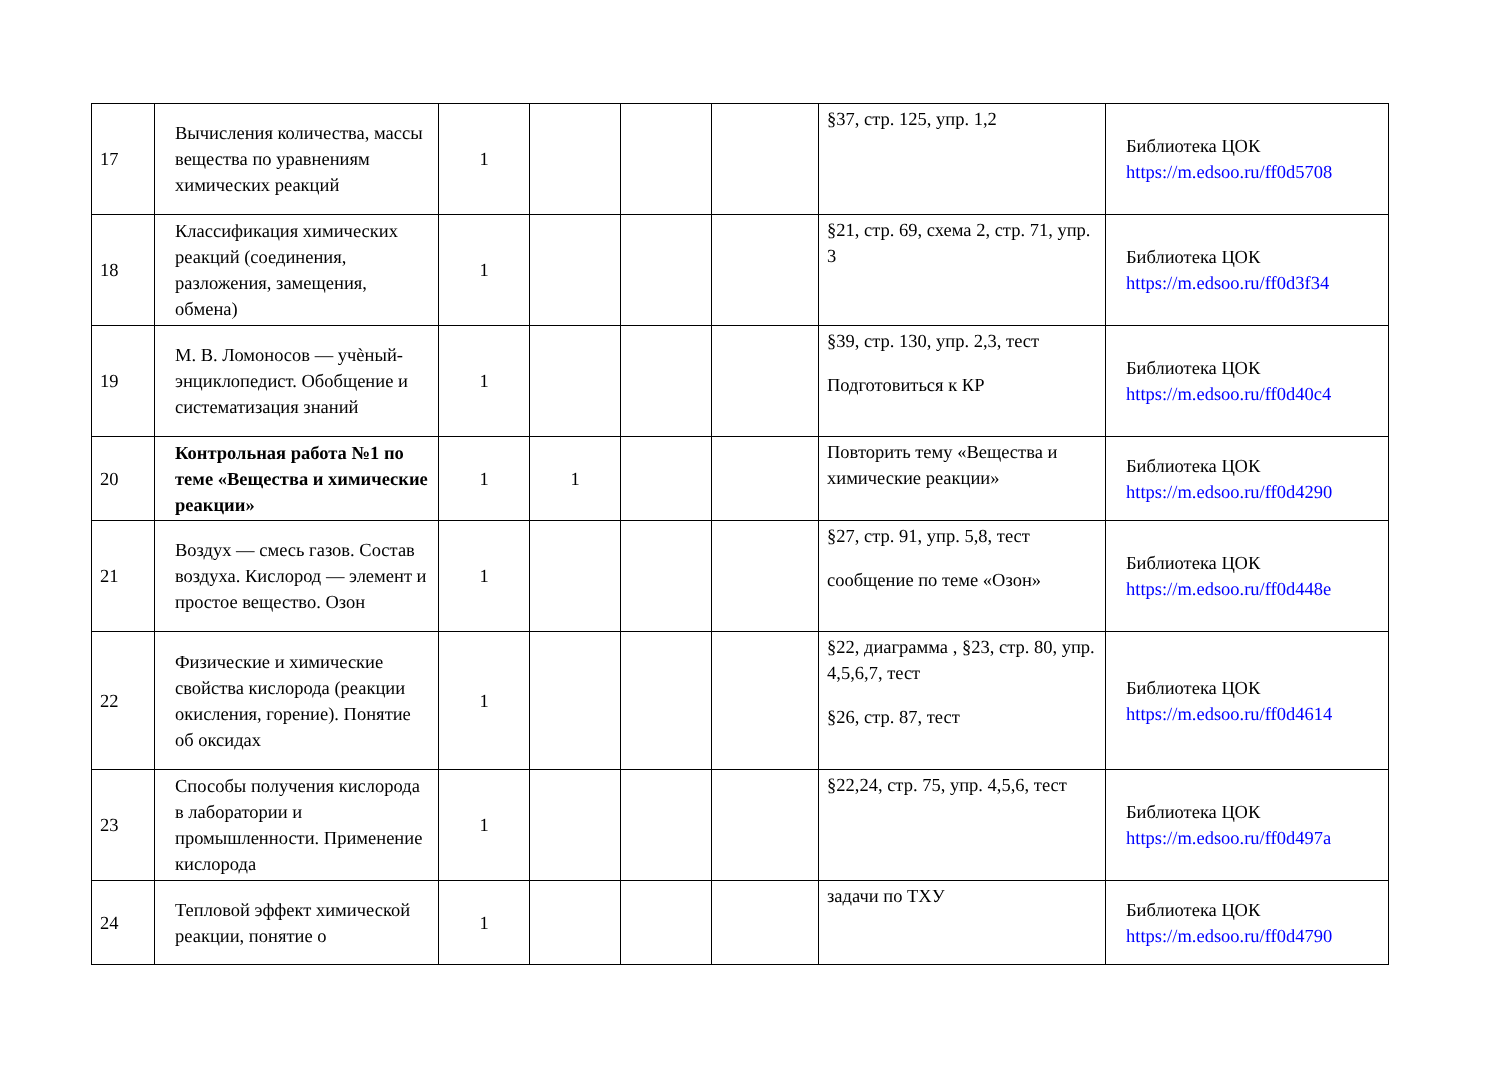| 17 | Вычисления количества, массы вещества по уравнениям химических реакций | 1 | | | | §37, стр. 125, упр. 1,2 | Библиотека ЦОК https://m.edsoo.ru/ff0d5708 |
| 18 | Классификация химических реакций (соединения, разложения, замещения, обмена) | 1 | | | | §21, стр. 69, схема 2, стр. 71, упр. 3 | Библиотека ЦОК https://m.edsoo.ru/ff0d3f34 |
| 19 | М. В. Ломоносов — учѐный-энциклопедист. Обобщение и систематизация знаний | 1 | | | | §39, стр. 130, упр. 2,3, тест Подготовиться к КР | Библиотека ЦОК https://m.edsoo.ru/ff0d40c4 |
| 20 | Контрольная работа №1 по теме «Вещества и химические реакции» | 1 | 1 | | | Повторить тему «Вещества и химические реакции» | Библиотека ЦОК https://m.edsoo.ru/ff0d4290 |
| 21 | Воздух — смесь газов. Состав воздуха. Кислород — элемент и простое вещество. Озон | 1 | | | | §27, стр. 91, упр. 5,8, тест сообщение по теме «Озон» | Библиотека ЦОК https://m.edsoo.ru/ff0d448e |
| 22 | Физические и химические свойства кислорода (реакции окисления, горение). Понятие об оксидах | 1 | | | | §22, диаграмма , §23, стр. 80, упр. 4,5,6,7, тест §26, стр. 87, тест | Библиотека ЦОК https://m.edsoo.ru/ff0d4614 |
| 23 | Способы получения кислорода в лаборатории и промышленности. Применение кислорода | 1 | | | | §22,24, стр. 75, упр. 4,5,6, тест | Библиотека ЦОК https://m.edsoo.ru/ff0d497a |
| 24 | Тепловой эффект химической реакции, понятие о | 1 | | | | задачи по ТХУ | Библиотека ЦОК https://m.edsoo.ru/ff0d4790 |